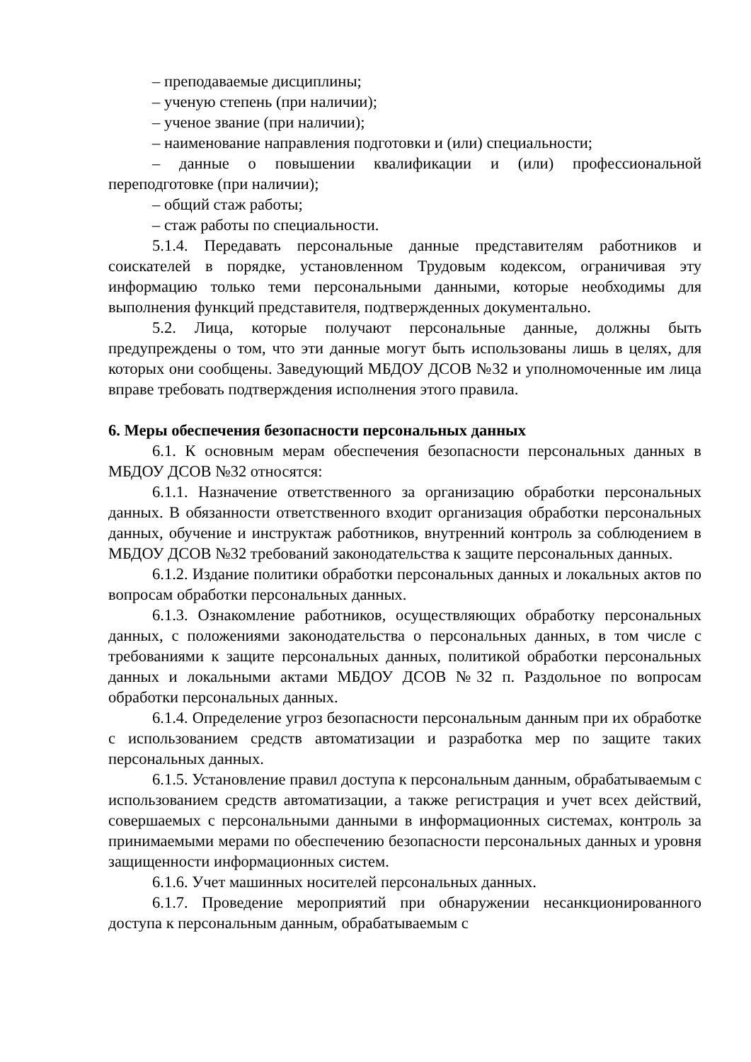– преподаваемые дисциплины;
– ученую степень (при наличии);
– ученое звание (при наличии);
– наименование направления подготовки и (или) специальности;
– данные о повышении квалификации и (или) профессиональной переподготовке (при наличии);
– общий стаж работы;
– стаж работы по специальности.
5.1.4. Передавать персональные данные представителям работников и соискателей в порядке, установленном Трудовым кодексом, ограничивая эту информацию только теми персональными данными, которые необходимы для выполнения функций представителя, подтвержденных документально.
5.2. Лица, которые получают персональные данные, должны быть предупреждены о том, что эти данные могут быть использованы лишь в целях, для которых они сообщены. Заведующий МБДОУ ДСОВ №32 и уполномоченные им лица вправе требовать подтверждения исполнения этого правила.
6. Меры обеспечения безопасности персональных данных
6.1. К основным мерам обеспечения безопасности персональных данных в МБДОУ ДСОВ №32 относятся:
6.1.1. Назначение ответственного за организацию обработки персональных данных. В обязанности ответственного входит организация обработки персональных данных, обучение и инструктаж работников, внутренний контроль за соблюдением в МБДОУ ДСОВ №32 требований законодательства к защите персональных данных.
6.1.2. Издание политики обработки персональных данных и локальных актов по вопросам обработки персональных данных.
6.1.3. Ознакомление работников, осуществляющих обработку персональных данных, с положениями законодательства о персональных данных, в том числе с требованиями к защите персональных данных, политикой обработки персональных данных и локальными актами МБДОУ ДСОВ №32 п. Раздольное по вопросам обработки персональных данных.
6.1.4. Определение угроз безопасности персональным данным при их обработке с использованием средств автоматизации и разработка мер по защите таких персональных данных.
6.1.5. Установление правил доступа к персональным данным, обрабатываемым с использованием средств автоматизации, а также регистрация и учет всех действий, совершаемых с персональными данными в информационных системах, контроль за принимаемыми мерами по обеспечению безопасности персональных данных и уровня защищенности информационных систем.
6.1.6. Учет машинных носителей персональных данных.
6.1.7. Проведение мероприятий при обнаружении несанкционированного доступа к персональным данным, обрабатываемым с